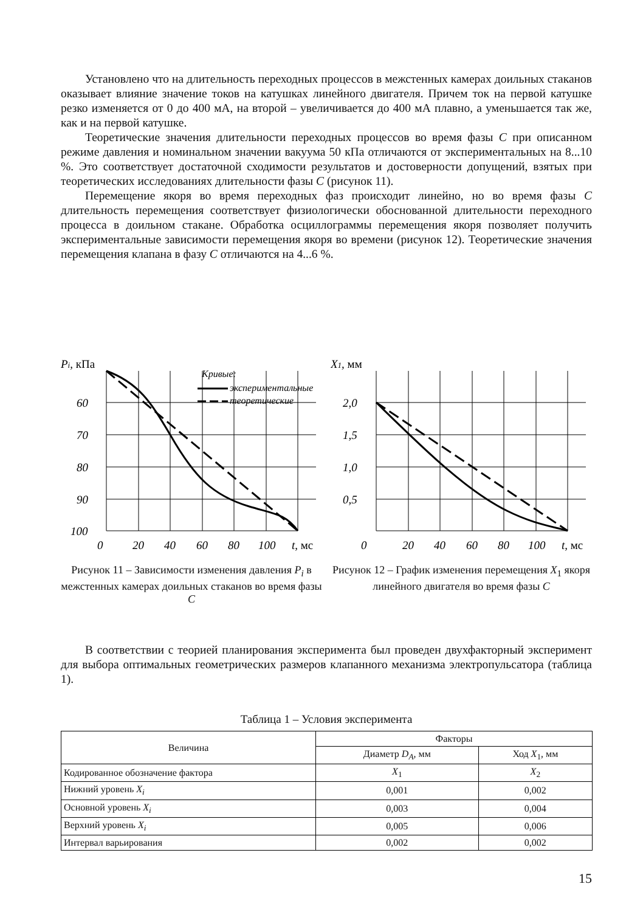Установлено что на длительность переходных процессов в межстенных камерах доильных стаканов оказывает влияние значение токов на катушках линейного двигателя. Причем ток на первой катушке резко изменяется от 0 до 400 мА, на второй – увеличивается до 400 мА плавно, а уменьшается так же, как и на первой катушке.
Теоретические значения длительности переходных процессов во время фазы C при описанном режиме давления и номинальном значении вакуума 50 кПа отличаются от экспериментальных на 8...10 %. Это соответствует достаточной сходимости результатов и достоверности допущений, взятых при теоретических исследованиях длительности фазы C (рисунок 11).
Перемещение якоря во время переходных фаз происходит линейно, но во время фазы C длительность перемещения соответствует физиологически обоснованной длительности переходного процесса в доильном стакане. Обработка осциллограммы перемещения якоря позволяет получить экспериментальные зависимости перемещения якоря во времени (рисунок 12). Теоретические значения перемещения клапана в фазу C отличаются на 4...6 %.
Pi, кПа
60
70
80
90
100
0
20
40
60
80
100
t, мс
Кривые:
экспериментальные
теоретические
Рисунок 11 – Зависимости изменения давления P<sub>i</sub> в межстенных камерах доильных стаканов во время фазы C
X1, мм
2,0
1,5
1,0
0,5
0
20
40
60
80
100
t, мс
Рисунок 12 – График изменения перемещения X<sub>1</sub> якоря линейного двигателя во время фазы C
В соответствии с теорией планирования эксперимента был проведен двухфакторный эксперимент для выбора оптимальных геометрических размеров клапанного механизма электропульсатора (таблица 1).
Таблица 1 – Условия эксперимента
| Величина | Факторы | |
| --- | --- | --- |
| | Диаметр D<sub>A</sub> , мм | Ход X<sub>1</sub>, мм |
| Кодированное обозначение фактора | X<sub>1</sub> | X<sub>2</sub> |
| Нижний уровень X<sub>i</sub> | 0,001 | 0,002 |
| Основной уровень X<sub>i</sub> | 0,003 | 0,004 |
| Верхний уровень X<sub>i</sub> | 0,005 | 0,006 |
| Интервал варьирования | 0,002 | 0,002 |
15